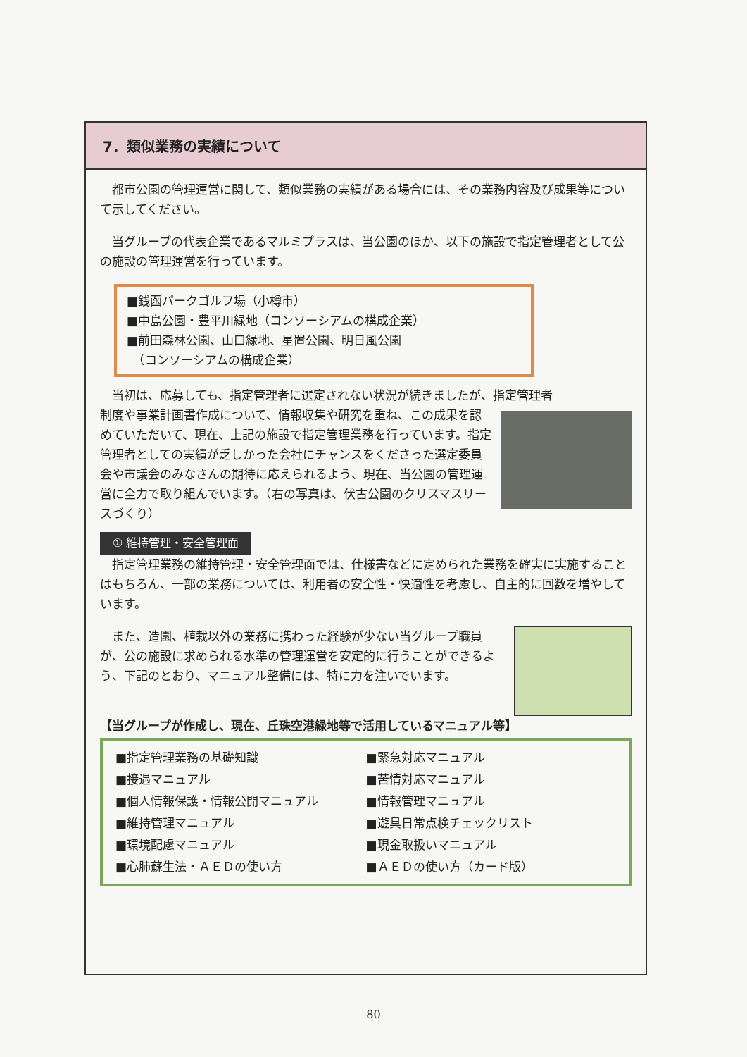7．類似業務の実績について
都市公園の管理運営に関して、類似業務の実績がある場合には、その業務内容及び成果等について示してください。
当グループの代表企業であるマルミプラスは、当公園のほか、以下の施設で指定管理者として公の施設の管理運営を行っています。
■銭函パークゴルフ場（小樽市）
■中島公園・豊平川緑地（コンソーシアムの構成企業）
■前田森林公園、山口緑地、星置公園、明日風公園
　（コンソーシアムの構成企業）
当初は、応募しても、指定管理者に選定されない状況が続きましたが、指定管理者
制度や事業計画書作成について、情報収集や研究を重ね、この成果を認めていただいて、現在、上記の施設で指定管理業務を行っています。指定管理者としての実績が乏しかった会社にチャンスをくださった選定委員会や市議会のみなさんの期待に応えられるよう、現在、当公園の管理運営に全力で取り組んでいます。（右の写真は、伏古公園のクリスマスリースづくり）
① 維持管理・安全管理面
指定管理業務の維持管理・安全管理面では、仕様書などに定められた業務を確実に実施することはもちろん、一部の業務については、利用者の安全性・快適性を考慮し、自主的に回数を増やしています。
また、造園、植栽以外の業務に携わった経験が少ない当グループ職員が、公の施設に求められる水準の管理運営を安定的に行うことができるよう、下記のとおり、マニュアル整備には、特に力を注いでいます。
【当グループが作成し、現在、丘珠空港緑地等で活用しているマニュアル等】
■指定管理業務の基礎知識
■接遇マニュアル
■個人情報保護・情報公開マニュアル
■維持管理マニュアル
■環境配慮マニュアル
■心肺蘇生法・ＡＥＤの使い方
■緊急対応マニュアル
■苦情対応マニュアル
■情報管理マニュアル
■遊具日常点検チェックリスト
■現金取扱いマニュアル
■ＡＥＤの使い方（カード版）
80